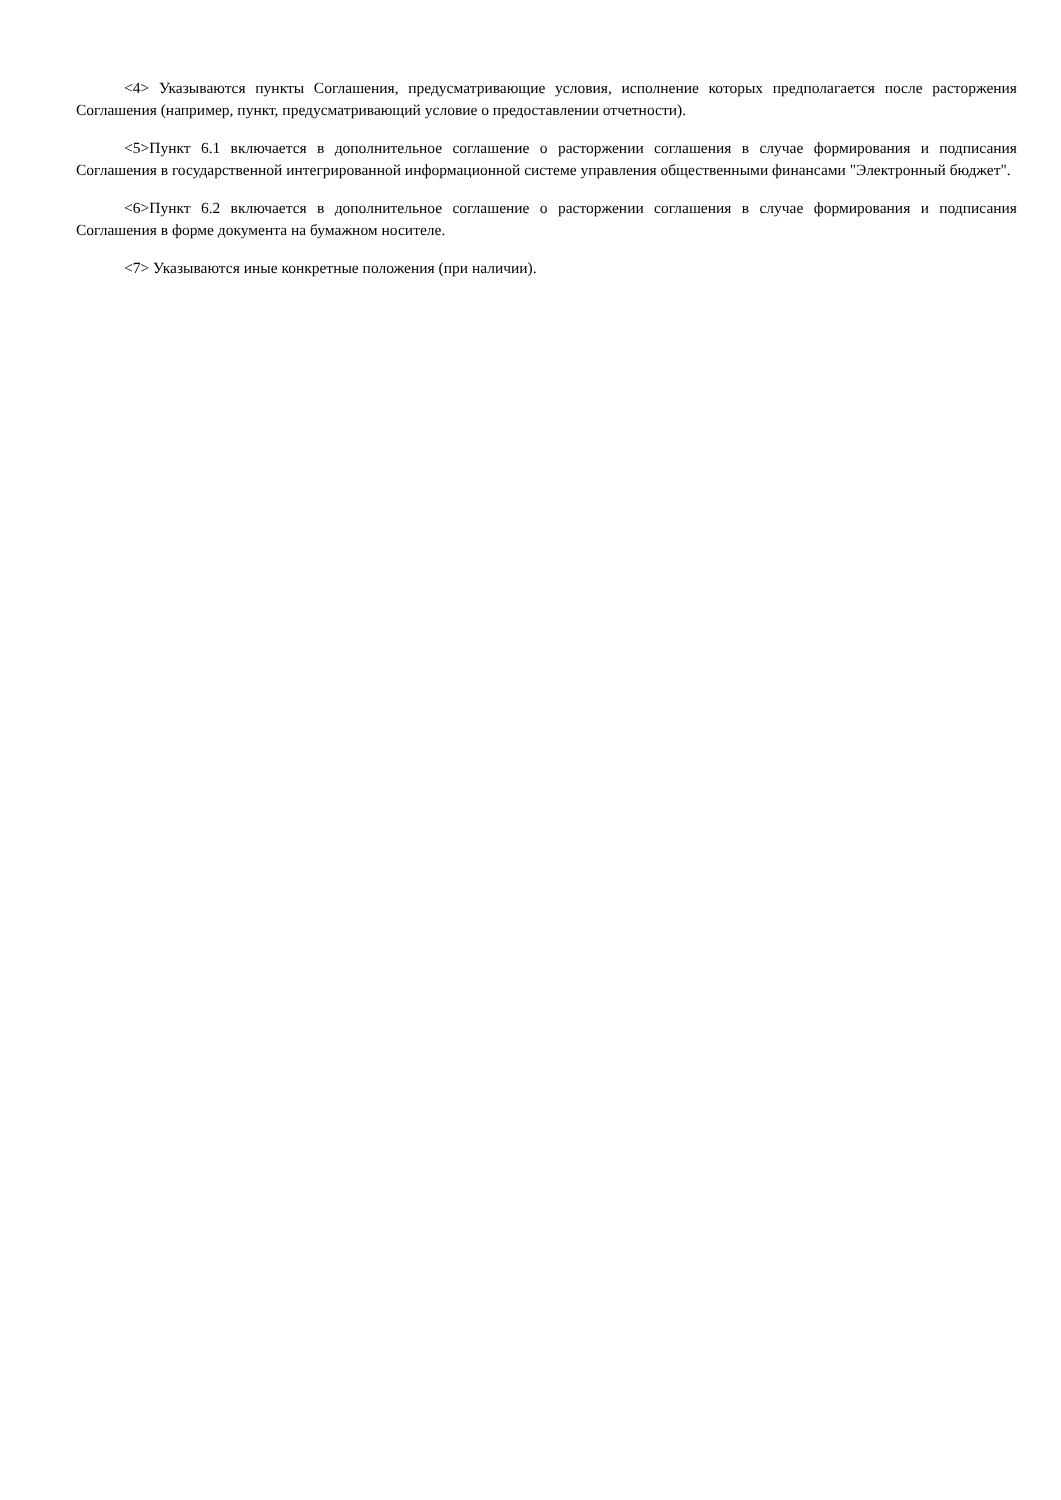<4> Указываются пункты Соглашения, предусматривающие условия, исполнение которых предполагается после расторжения Соглашения (например, пункт, предусматривающий условие о предоставлении отчетности).
<5>Пункт 6.1 включается в дополнительное соглашение о расторжении соглашения в случае формирования и подписания Соглашения в государственной интегрированной информационной системе управления общественными финансами "Электронный бюджет".
<6>Пункт 6.2 включается в дополнительное соглашение о расторжении соглашения в случае формирования и подписания Соглашения в форме документа на бумажном носителе.
<7> Указываются иные конкретные положения (при наличии).